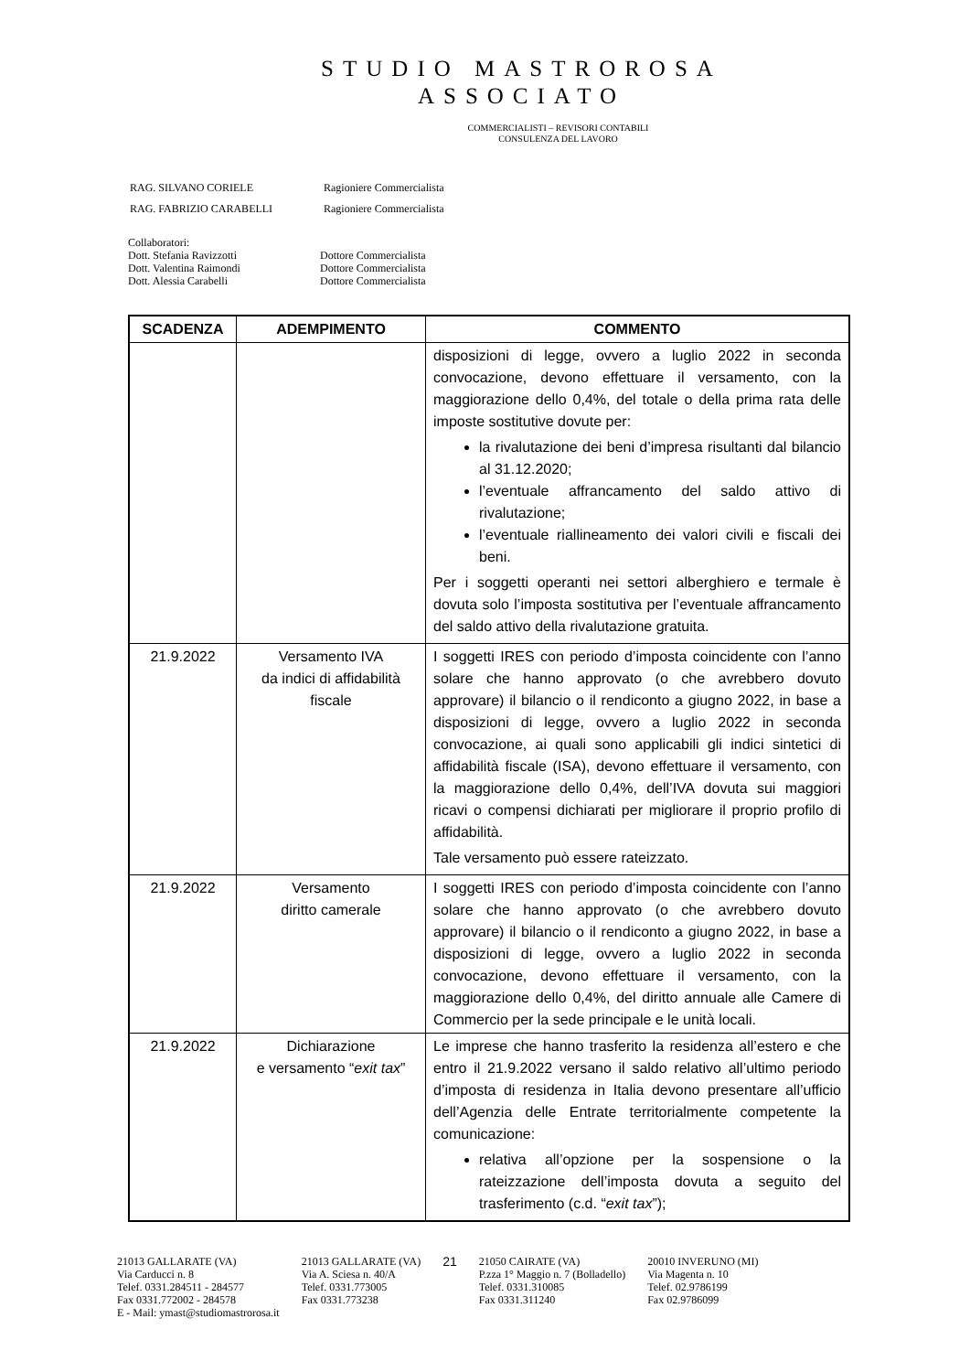STUDIO MASTROROSA
ASSOCIATO
COMMERCIALISTI – REVISORI CONTABILI
CONSULENZA DEL LAVORO
| RAG. SILVANO CORIELE | Ragioniere Commercialista |
| RAG. FABRIZIO CARABELLI | Ragioniere Commercialista |
Collaboratori:
Dott. Stefania Ravizzotti Dottore Commercialista
Dott. Valentina Raimondi Dottore Commercialista
Dott. Alessia Carabelli Dottore Commercialista
| SCADENZA | ADEMPIMENTO | COMMENTO |
| --- | --- | --- |
| | | disposizioni di legge, ovvero a luglio 2022 in seconda convocazione, devono effettuare il versamento, con la maggiorazione dello 0,4%, del totale o della prima rata delle imposte sostitutive dovute per: la rivalutazione dei beni d’impresa risultanti dal bilancio al 31.12.2020; l’eventuale affrancamento del saldo attivo di rivalutazione; l’eventuale riallineamento dei valori civili e fiscali dei beni. Per i soggetti operanti nei settori alberghiero e termale è dovuta solo l’imposta sostitutiva per l’eventuale affrancamento del saldo attivo della rivalutazione gratuita. |
| 21.9.2022 | Versamento IVA da indici di affidabilità fiscale | I soggetti IRES con periodo d’imposta coincidente con l’anno solare che hanno approvato (o che avrebbero dovuto approvare) il bilancio o il rendiconto a giugno 2022, in base a disposizioni di legge, ovvero a luglio 2022 in seconda convocazione, ai quali sono applicabili gli indici sintetici di affidabilità fiscale (ISA), devono effettuare il versamento, con la maggiorazione dello 0,4%, dell’IVA dovuta sui maggiori ricavi o compensi dichiarati per migliorare il proprio profilo di affidabilità. Tale versamento può essere rateizzato. |
| 21.9.2022 | Versamento diritto camerale | I soggetti IRES con periodo d’imposta coincidente con l’anno solare che hanno approvato (o che avrebbero dovuto approvare) il bilancio o il rendiconto a giugno 2022, in base a disposizioni di legge, ovvero a luglio 2022 in seconda convocazione, devono effettuare il versamento, con la maggiorazione dello 0,4%, del diritto annuale alle Camere di Commercio per la sede principale e le unità locali. |
| 21.9.2022 | Dichiarazione e versamento “ exit tax ” | Le imprese che hanno trasferito la residenza all’estero e che entro il 21.9.2022 versano il saldo relativo all’ultimo periodo d’imposta di residenza in Italia devono presentare all’ufficio dell’Agenzia delle Entrate territorialmente competente la comunicazione: relativa all’opzione per la sospensione o la rateizzazione dell’imposta dovuta a seguito del trasferimento (c.d. “ exit tax ”); |
21013 GALLARATE (VA)
Via Carducci n. 8
Telef. 0331.284511 - 284577
Fax 0331.772002 - 284578
E - Mail: ymast@studiomastrorosa.it
21013 GALLARATE (VA)
Via A. Sciesa n. 40/A
Telef. 0331.773005
Fax 0331.773238
21
21050 CAIRATE (VA)
P.zza 1° Maggio n. 7 (Bolladello)
Telef. 0331.310085
Fax 0331.311240
20010 INVERUNO (MI)
Via Magenta n. 10
Telef. 02.9786199
Fax 02.9786099